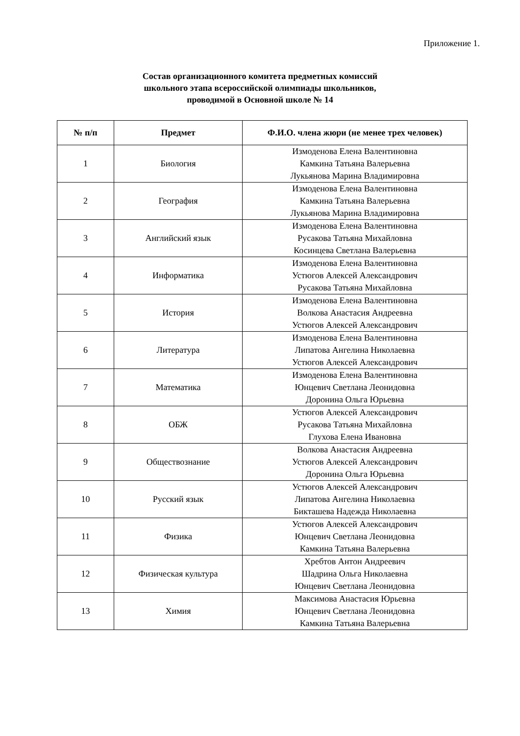Приложение 1.
Состав организационного комитета предметных комиссий
школьного этапа всероссийской олимпиады школьников,
проводимой в Основной школе № 14
| № п/п | Предмет | Ф.И.О. члена жюри (не менее трех человек) |
| --- | --- | --- |
| 1 | Биология | Измоденова Елена Валентиновна Камкина Татьяна Валерьевна Лукьянова Марина Владимировна |
| 2 | География | Измоденова Елена Валентиновна Камкина Татьяна Валерьевна Лукьянова Марина Владимировна |
| 3 | Английский язык | Измоденова Елена Валентиновна Русакова Татьяна Михайловна Косинцева Светлана Валерьевна |
| 4 | Информатика | Измоденова Елена Валентиновна Устюгов Алексей Александрович Русакова Татьяна Михайловна |
| 5 | История | Измоденова Елена Валентиновна Волкова Анастасия Андреевна Устюгов Алексей Александрович |
| 6 | Литература | Измоденова Елена Валентиновна Липатова Ангелина Николаевна Устюгов Алексей Александрович |
| 7 | Математика | Измоденова Елена Валентиновна Юнцевич Светлана Леонидовна Доронина Ольга Юрьевна |
| 8 | ОБЖ | Устюгов Алексей Александрович Русакова Татьяна Михайловна Глухова Елена Ивановна |
| 9 | Обществознание | Волкова Анастасия Андреевна Устюгов Алексей Александрович Доронина Ольга Юрьевна |
| 10 | Русский язык | Устюгов Алексей Александрович Липатова Ангелина Николаевна Бикташева Надежда Николаевна |
| 11 | Физика | Устюгов Алексей Александрович Юнцевич Светлана Леонидовна Камкина Татьяна Валерьевна |
| 12 | Физическая культура | Хребтов Антон Андреевич Шадрина Ольга Николаевна Юнцевич Светлана Леонидовна |
| 13 | Химия | Максимова Анастасия Юрьевна Юнцевич Светлана Леонидовна Камкина Татьяна Валерьевна |